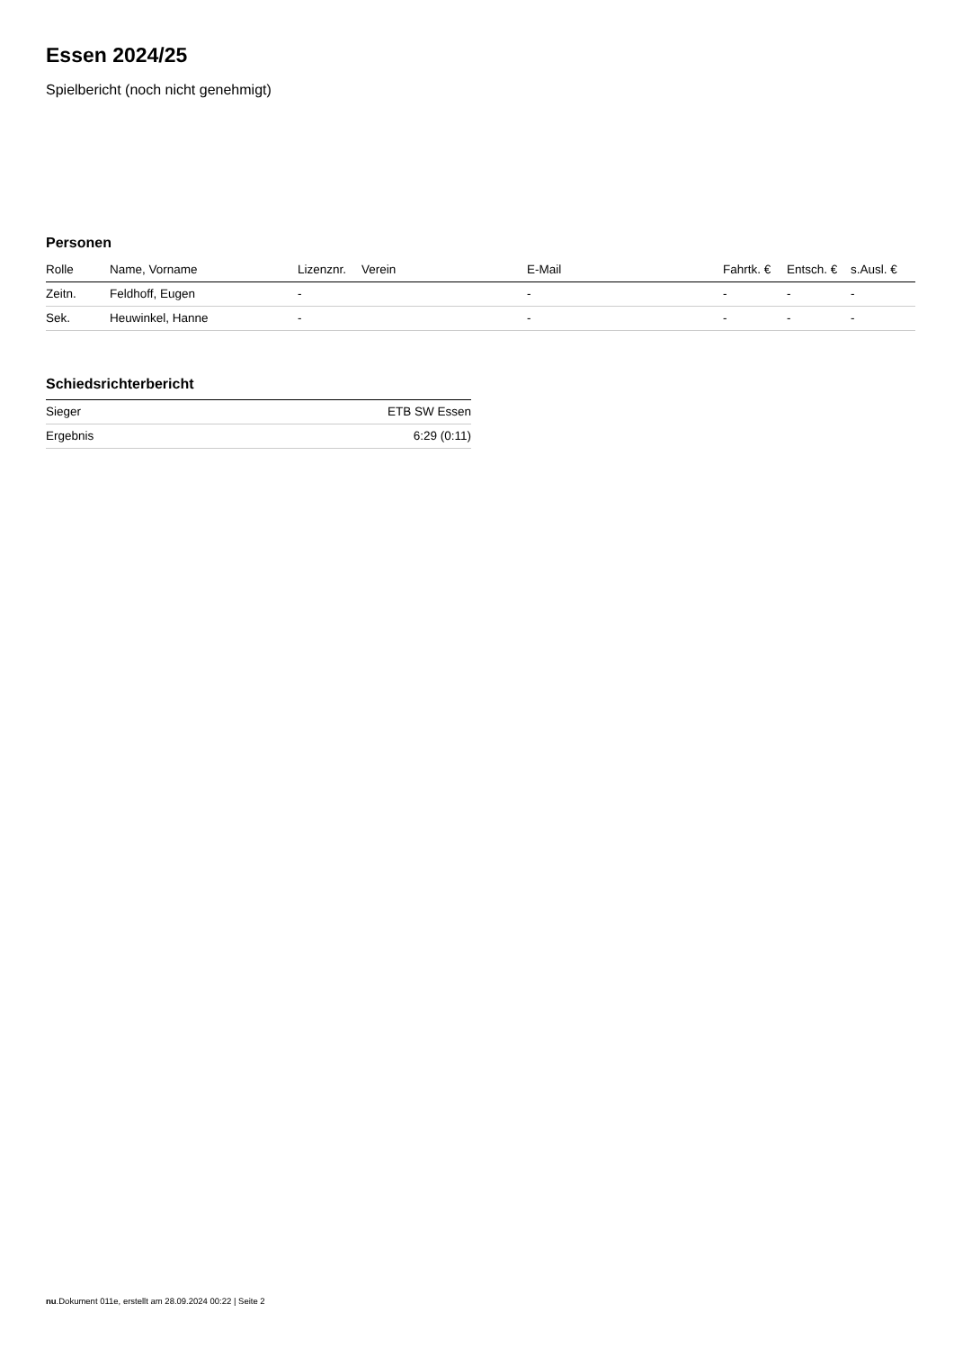Essen 2024/25
Spielbericht (noch nicht genehmigt)
Personen
| Rolle | Name, Vorname | Lizenznr. | Verein | E-Mail | Fahrtk. € | Entsch. € | s.Ausl. € |
| --- | --- | --- | --- | --- | --- | --- | --- |
| Zeitn. | Feldhoff, Eugen | - | | - | - | - | - |
| Sek. | Heuwinkel, Hanne | - | | - | - | - | - |
Schiedsrichterbericht
| Sieger | ETB SW Essen |
| Ergebnis | 6:29 (0:11) |
nu.Dokument 011e, erstellt am 28.09.2024 00:22 | Seite 2